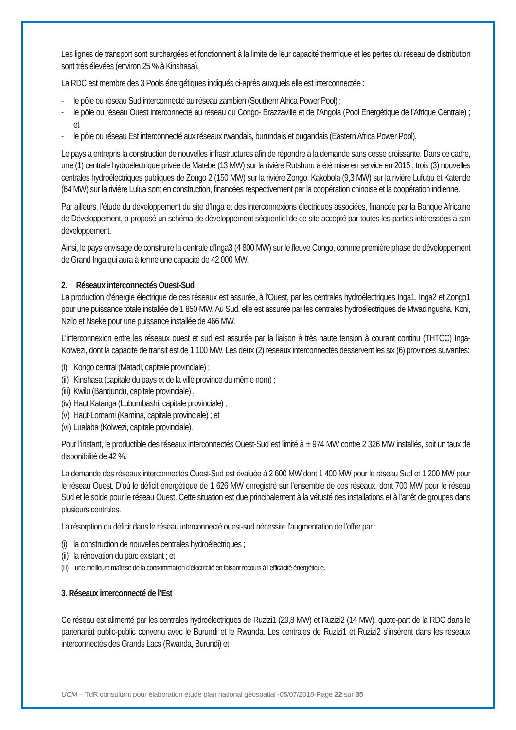Les lignes de transport sont surchargées et fonctionnent à la limite de leur capacité thermique et les pertes du réseau de distribution sont très élevées (environ 25 % à Kinshasa).
La RDC est membre des 3 Pools énergétiques indiqués ci-après auxquels elle est interconnectée :
- le pôle ou réseau Sud interconnecté au réseau zambien (Southern Africa Power Pool) ;
- le pôle ou réseau Ouest interconnecté au réseau du Congo- Brazzaville et de l’Angola (Pool Energétique de l’Afrique Centrale) ; et
- le pôle ou réseau Est interconnecté aux réseaux rwandais, burundais et ougandais (Eastern Africa Power Pool).
Le pays a entrepris la construction de nouvelles infrastructures afin de répondre à la demande sans cesse croissante. Dans ce cadre, une (1) centrale hydroélectrique privée de Matebe (13 MW) sur la rivière Rutshuru a été mise en service en 2015 ; trois (3) nouvelles centrales hydroélectriques publiques de Zongo 2 (150 MW) sur la rivière Zongo, Kakobola (9,3 MW) sur la rivière Lufubu et Katende (64 MW) sur la rivière Lulua sont en construction, financées respectivement par la coopération chinoise et la coopération indienne.
Par ailleurs, l’étude du développement du site d’Inga et des interconnexions électriques associées, financée par la Banque Africaine de Développement, a proposé un schéma de développement séquentiel de ce site accepté par toutes les parties intéressées à son développement.
Ainsi, le pays envisage de construire la centrale d’Inga3 (4 800 MW) sur le fleuve Congo, comme première phase de développement de Grand Inga qui aura à terme une capacité de 42 000 MW.
2. Réseaux interconnectés Ouest-Sud
La production d’énergie électrique de ces réseaux est assurée, à l’Ouest, par les centrales hydroélectriques Inga1, Inga2 et Zongo1 pour une puissance totale installée de 1 850 MW. Au Sud, elle est assurée par les centrales hydroélectriques de Mwadingusha, Koni, Nzilo et Nseke pour une puissance installée de 466 MW.
L’interconnexion entre les réseaux ouest et sud est assurée par la liaison à très haute tension à courant continu (THTCC) Inga-Kolwezi, dont la capacité de transit est de 1 100 MW. Les deux (2) réseaux interconnectés desservent les six (6) provinces suivantes:
(i) Kongo central (Matadi, capitale provinciale) ;
(ii) Kinshasa (capitale du pays et de la ville province du même nom) ;
(iii) Kwilu (Bandundu, capitale provinciale) ,
(iv) Haut Katanga (Lubumbashi, capitale provinciale) ;
(v) Haut-Lomami (Kamina, capitale provinciale) ; et
(vi) Lualaba (Kolwezi, capitale provinciale).
Pour l’instant, le productible des réseaux interconnectés Ouest-Sud est limité à ± 974 MW contre 2 326 MW installés, soit un taux de disponibilité de 42 %.
La demande des réseaux interconnectés Ouest-Sud est évaluée à 2 600 MW dont 1 400 MW pour le réseau Sud et 1 200 MW pour le réseau Ouest. D’où le déficit énergétique de 1 626 MW enregistré sur l’ensemble de ces réseaux, dont 700 MW pour le réseau Sud et le solde pour le réseau Ouest. Cette situation est due principalement à la vétusté des installations et à l’arrêt de groupes dans plusieurs centrales.
La résorption du déficit dans le réseau interconnecté ouest-sud nécessite l’augmentation de l’offre par :
(i) la construction de nouvelles centrales hydroélectriques ;
(ii) la rénovation du parc existant ; et
(iii) une meilleure maîtrise de la consommation d’électricité en faisant recours à l’efficacité énergétique.
3. Réseaux interconnecté de l’Est
Ce réseau est alimenté par les centrales hydroélectriques de Ruzizi1 (29,8 MW) et Ruzizi2 (14 MW), quote-part de la RDC dans le partenariat public-public convenu avec le Burundi et le Rwanda. Les centrales de Ruzizi1 et Ruzizi2 s’insèrent dans les réseaux interconnectés des Grands Lacs (Rwanda, Burundi) et
UCM – TdR consultant pour élaboration étude plan national géospatial -05/07/2018-Page 22 sur 35